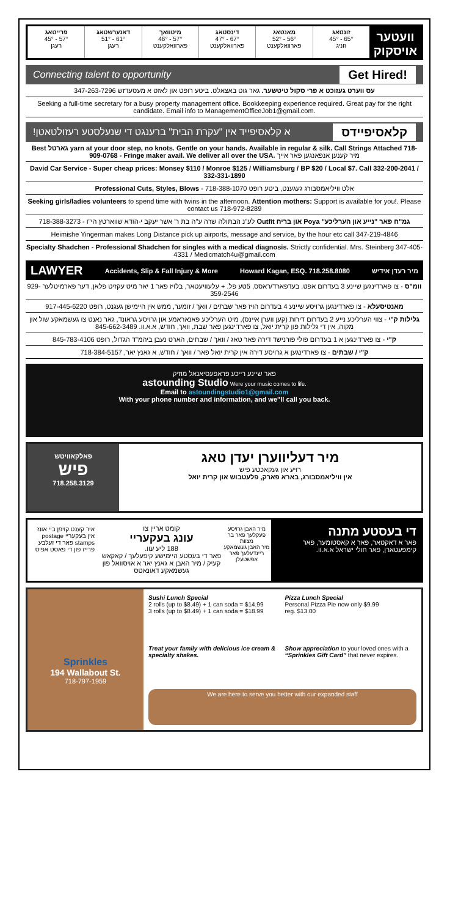וועטער אויסקוק
זונטאג
65° - 45°
זוניג
מאנטאג
56° - 52°
פארוואלקענט
דינסטאג
67° - 47°
פארוואלקענט
מיטוואך
57° - 46°
פארוואלקענט
דאנערשטאג
61° - 51°
רעגן
פרייטאג
57° - 45°
רעגן
Connecting talent to opportunity Get Hired!
עס ווערט געזוכט א פרי סקול טיטשער. גאר גוט באצאלט. ביטע רופט און לאזט א מעסעדזש 347-263-7296
Seeking a full-time secretary for a busy property management office. Bookkeeping experience required. Great pay for the right candidate. Email info to ManagementOfficeJob1@gmail.com.
קלאסיפיידס א קלאסיפייד אין "עקרת הבית" ברענגט די שנעלסטע רעזולטאטן!
Best גארטל yarn at your door step, no knots. Gentle on your hands. Available in regular & silk. Call Strings Attached 718-909-0768 - Fringe maker avail. We deliver all over the USA. מיר קענען אנפאנגען פאר אייך
David Car Service - Super cheap prices: Monsey $110 / Monroe $125 / Williamsburg / BP $20 / Local $7. Call 332-200-2041 / 332-331-1890
Professional Cuts, Styles, Blows - אלט וויליאמסבורג געגענט, ביטע רופט 718-388-1070
Seeking girls/ladies volunteers to spend time with twins in the afternoon. Attention mothers: Support is available for you!. Please contact us 718-972-8289
גמ"ח פאר "נייע און הערליכע" Poya און בריח Outfit לע"נ הבתולה שרה ע"ה בת ר' אשר יעקב י-הודא שווארטץ הי"ו - 718-388-3273
Heimishe Yingerman makes Long Distance pick up airports, message and service, by the hour etc call 347-219-4846
Specialty Shadchen - Professional Shadchen for singles with a medical diagnosis. Strictly confidential. Mrs. Steinberg 347-405-4331 / Medicmatch4u@gmail.com
LAWYER Accidents, Slip & Fall Injury & More Howard Kagan, ESQ. 718.258.8080 מיר רעדן אידיש
וומ"ס - צו פארדינגען שיינע 3 בעדרום אפט. בעדפארד/ראסס, 5טע פל. + עלעוויעטאר, בלויז פאר 1 יאר מיט עקזיט פלאן, דער פארמיטלער 929-359-2546
מאנטיסעלא - צו פארדינגען גרויסע שיינע 4 בעדרום הויז פאר שבתים / וואך / זומער, ממש אין היימישן געגנט, רופט 917-445-6220
גלילות ק"י - צווי הערליכע נייע 2 בעדרום דירות (קען ווערן איינס), מיט הערליכע פאנאראמע און גרויסע גראונד, גאר נאנט צו געשמאקע שול און מקוה, אין די גלילות פון קרית יואל, צו פארדינגען פאר שבת, וואך, חודש, א.א.וו. 845-662-3489
ק"י - צו פארדינגען א 1 בעדרום פולי פורנישד דירה פאר טאג / וואך / שבתים, הארט נעבן ביהמ"ד הגדול, רופט 845-783-4106
ק"י / שבתים - צו פארדינגען א גרויסע דירה אין קרית יואל פאר / וואך / חודש, א גאנץ יאר, 718-384-5157
פאר שיינע רייכע פראפעסיאנאל מוזיק
astounding Studio Were your music comes to life.
Email to astoundingstudio1@gmail.com
With your phone number and information, and we"ll call you back.
פאלקאוויטש
פיש
718.258.3129
מיר דעליווערן יעדן טאג
רויע און געקאכטע פיש
אין וויליאמסבורג, בארא פארק, פלעטבוש און קרית יואל
די בעסטע מתנה
פאר א דאקטאר, פאר א קאסטומער, פאר קימפעטארן, פאר חולי ישראל א.א.וו.
מיר האבן גרויסע פעקלעך פאר בר מצוות
מיר האבן געשמאקע ריינדעלעך פאר אפשטעלן
קומט אריין צו
עונג בעקעריי
188 ליע עוו.
פאר די בעסטע היימישע קיפעלעך / קאקאש קעיק / מיר האבן א גאנץ יאר א אויסוואל פון געשמאקע דאונאטס
איר קענט קויפן ביי אונז אין בעקעריי postage stamps פאר די זעלבע פרייז פון די פאסט אפיס
Sprinkles
194 Wallabout St.
718-797-1959
Sushi Lunch Special
2 rolls (up to $8.49) + 1 can soda = $14.99
3 rolls (up to $8.49) + 1 can soda = $18.99
Pizza Lunch Special
Personal Pizza Pie now only $9.99
reg. $13.00
Treat your family with delicious ice cream & specialty shakes.
Show appreciation to your loved ones with a “Sprinkles Gift Card” that never expires.
We are here to serve you better with our expanded staff